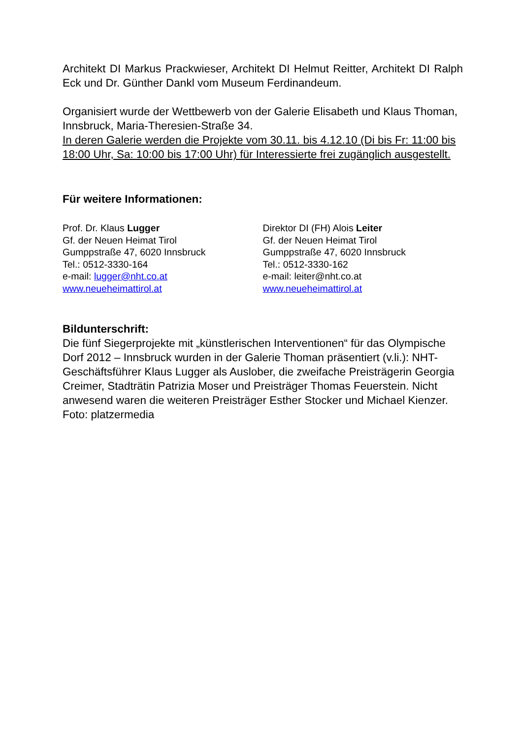Architekt DI Markus Prackwieser, Architekt DI Helmut Reitter, Architekt DI Ralph Eck und Dr. Günther Dankl vom Museum Ferdinandeum.
Organisiert wurde der Wettbewerb von der Galerie Elisabeth und Klaus Thoman, Innsbruck, Maria-Theresien-Straße 34.
In deren Galerie werden die Projekte vom 30.11. bis 4.12.10 (Di bis Fr: 11:00 bis 18:00 Uhr, Sa: 10:00 bis 17:00 Uhr) für Interessierte frei zugänglich ausgestellt.
Für weitere Informationen:
Prof. Dr. Klaus Lugger
Gf. der Neuen Heimat Tirol
Gumppstraße 47, 6020 Innsbruck
Tel.: 0512-3330-164
e-mail: lugger@nht.co.at
www.neueheimattirol.at
Direktor DI (FH) Alois Leiter
Gf. der Neuen Heimat Tirol
Gumppstraße 47, 6020 Innsbruck
Tel.: 0512-3330-162
e-mail: leiter@nht.co.at
www.neueheimattirol.at
Bildunterschrift:
Die fünf Siegerprojekte mit „künstlerischen Interventionen“ für das Olympische Dorf 2012 – Innsbruck wurden in der Galerie Thoman präsentiert (v.li.): NHT-Geschäftsführer Klaus Lugger als Auslober, die zweifache Preisträgerin Georgia Creimer, Stadträtin Patrizia Moser und Preisträger Thomas Feuerstein. Nicht anwesend waren die weiteren Preisträger Esther Stocker und Michael Kienzer. Foto: platzermedia